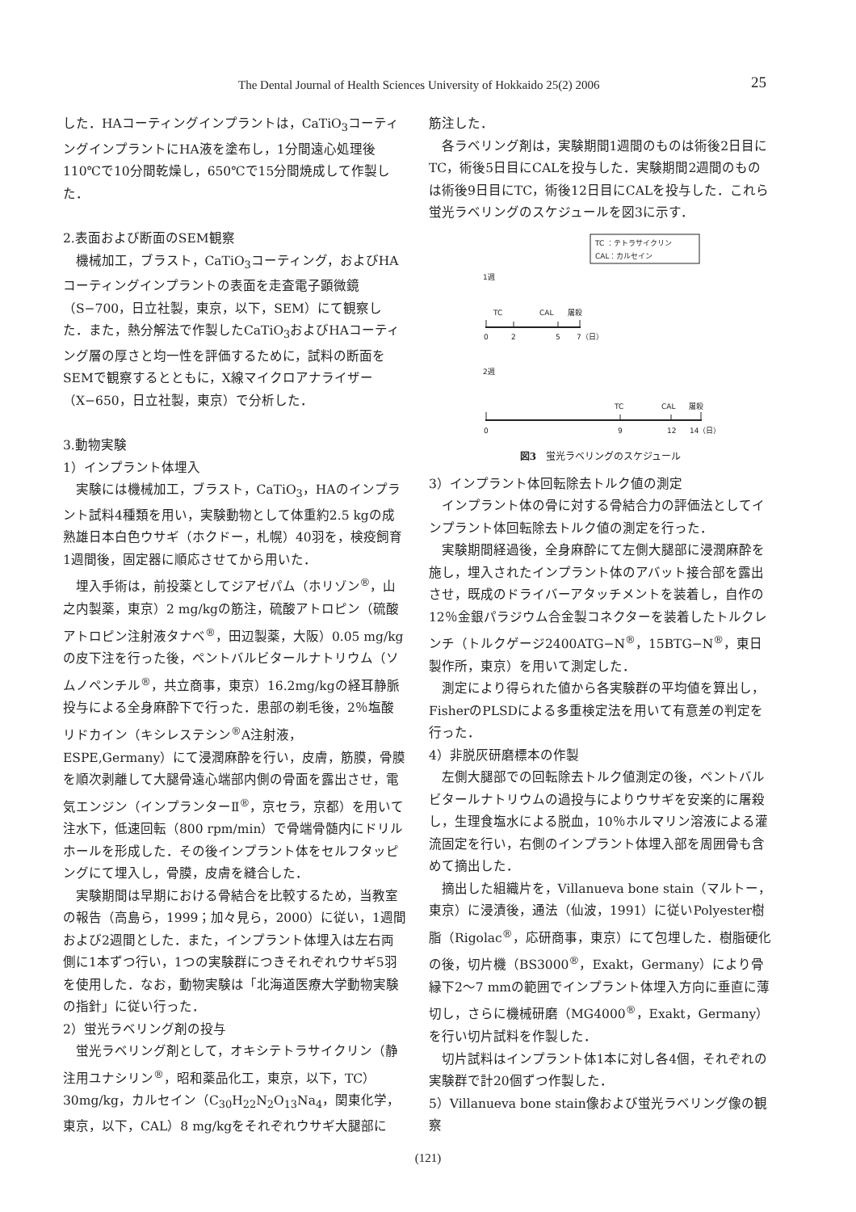The Dental Journal of Health Sciences University of Hokkaido 25(2) 2006 25
した．HAコーティングインプラントは，CaTiO<sub>3</sub>コーティングインプラントにHA液を塗布し，1分間遠心処理後110℃で10分間乾燥し，650℃で15分間焼成して作製した．
2.表面および断面のSEM観察
機械加工，ブラスト，CaTiO<sub>3</sub>コーティング，およびHAコーティングインプラントの表面を走査電子顕微鏡（S−700，日立社製，東京，以下，SEM）にて観察した．また，熱分解法で作製したCaTiO<sub>3</sub>およびHAコーティング層の厚さと均一性を評価するために，試料の断面をSEMで観察するとともに，X線マイクロアナライザー（X−650，日立社製，東京）で分析した．
3.動物実験
1）インプラント体埋入
実験には機械加工，ブラスト，CaTiO<sub>3</sub>，HAのインプラント試料4種類を用い，実験動物として体重約2.5 kgの成熟雄日本白色ウサギ（ホクドー，札幌）40羽を，検疫飼育1週間後，固定器に順応させてから用いた．
埋入手術は，前投薬としてジアゼパム（ホリゾン<sup>®</sup>，山之内製薬，東京）2 mg/kgの筋注，硫酸アトロピン（硫酸アトロピン注射液タナベ<sup>®</sup>，田辺製薬，大阪）0.05 mg/kgの皮下注を行った後，ペントバルビタールナトリウム（ソムノペンチル<sup>®</sup>，共立商事，東京）16.2mg/kgの経耳静脈投与による全身麻酔下で行った．患部の剃毛後，2％塩酸リドカイン（キシレステシン<sup>®</sup>A注射液，ESPE,Germany）にて浸潤麻酔を行い，皮膚，筋膜，骨膜を順次剥離して大腿骨遠心端部内側の骨面を露出させ，電気エンジン（インプランターⅡ<sup>®</sup>，京セラ，京都）を用いて注水下，低速回転（800 rpm/min）で骨端骨髄内にドリルホールを形成した．その後インプラント体をセルフタッピングにて埋入し，骨膜，皮膚を縫合した．
実験期間は早期における骨結合を比較するため，当教室の報告（高島ら，1999；加々見ら，2000）に従い，1週間および2週間とした．また，インプラント体埋入は左右両側に1本ずつ行い，1つの実験群につきそれぞれウサギ5羽を使用した．なお，動物実験は「北海道医療大学動物実験の指針」に従い行った．
2）蛍光ラベリング剤の投与
蛍光ラベリング剤として，オキシテトラサイクリン（静注用ユナシリン<sup>®</sup>，昭和薬品化工，東京，以下，TC）30mg/kg，カルセイン（C<sub>30</sub>H<sub>22</sub>N<sub>2</sub>O<sub>13</sub>Na<sub>4</sub>，関東化学，東京，以下，CAL）8 mg/kgをそれぞれウサギ大腿部に
筋注した．
各ラベリング剤は，実験期間1週間のものは術後2日目にTC，術後5日目にCALを投与した．実験期間2週間のものは術後9日目にTC，術後12日目にCALを投与した．これら蛍光ラベリングのスケジュールを図3に示す．
TC ：テトラサイクリン
CAL：カルセイン
1週
TC
CAL
屠殺
0
2
5
7（日）
2週
TC
CAL
屠殺
0
9
12
14（日）
図3　蛍光ラベリングのスケジュール
3）インプラント体回転除去トルク値の測定
インプラント体の骨に対する骨結合力の評価法としてインプラント体回転除去トルク値の測定を行った．
実験期間経過後，全身麻酔にて左側大腿部に浸潤麻酔を施し，埋入されたインプラント体のアバット接合部を露出させ，既成のドライバーアタッチメントを装着し，自作の12％金銀パラジウム合金製コネクターを装着したトルクレンチ（トルクゲージ2400ATG−N<sup>®</sup>，15BTG−N<sup>®</sup>，東日製作所，東京）を用いて測定した．
測定により得られた値から各実験群の平均値を算出し，FisherのPLSDによる多重検定法を用いて有意差の判定を行った．
4）非脱灰研磨標本の作製
左側大腿部での回転除去トルク値測定の後，ペントバルビタールナトリウムの過投与によりウサギを安楽的に屠殺し，生理食塩水による脱血，10％ホルマリン溶液による灌流固定を行い，右側のインプラント体埋入部を周囲骨も含めて摘出した．
摘出した組織片を，Villanueva bone stain（マルトー，東京）に浸漬後，通法（仙波，1991）に従いPolyester樹脂（Rigolac<sup>®</sup>，応研商事，東京）にて包埋した．樹脂硬化の後，切片機（BS3000<sup>®</sup>，Exakt，Germany）により骨縁下2〜7 mmの範囲でインプラント体埋入方向に垂直に薄切し，さらに機械研磨（MG4000<sup>®</sup>，Exakt，Germany）を行い切片試料を作製した．
切片試料はインプラント体1本に対し各4個，それぞれの実験群で計20個ずつ作製した．
5）Villanueva bone stain像および蛍光ラベリング像の観察
(121)